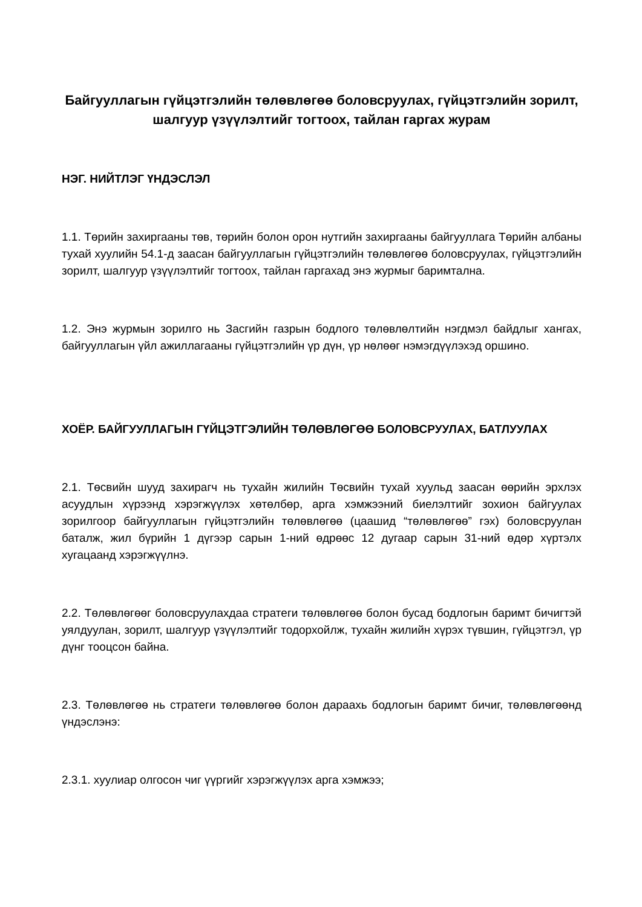Байгууллагын гүйцэтгэлийн төлөвлөгөө боловсруулах, гүйцэтгэлийн зорилт, шалгуур үзүүлэлтийг тогтоох, тайлан гаргах журам
НЭГ. НИЙТЛЭГ ҮНДЭСЛЭЛ
1.1. Төрийн захиргааны төв, төрийн болон орон нутгийн захиргааны байгууллага Төрийн албаны тухай хуулийн 54.1-д заасан байгууллагын гүйцэтгэлийн төлөвлөгөө боловсруулах, гүйцэтгэлийн зорилт, шалгуур үзүүлэлтийг тогтоох, тайлан гаргахад энэ журмыг баримтална.
1.2. Энэ журмын зорилго нь Засгийн газрын бодлого төлөвлөлтийн нэгдмэл байдлыг хангах, байгууллагын үйл ажиллагааны гүйцэтгэлийн үр дүн, үр нөлөөг нэмэгдүүлэхэд оршино.
ХОЁР. БАЙГУУЛЛАГЫН ГҮЙЦЭТГЭЛИЙН ТӨЛӨВЛӨГӨӨ БОЛОВСРУУЛАХ, БАТЛУУЛАХ
2.1. Төсвийн шууд захирагч нь тухайн жилийн Төсвийн тухай хуульд заасан өөрийн эрхлэх асуудлын хүрээнд хэрэгжүүлэх хөтөлбөр, арга хэмжээний биелэлтийг зохион байгуулах зорилгоор байгууллагын гүйцэтгэлийн төлөвлөгөө (цаашид “төлөвлөгөө” гэх) боловсруулан баталж, жил бүрийн 1 дүгээр сарын 1-ний өдрөөс 12 дугаар сарын 31-ний өдөр хүртэлх хугацаанд хэрэгжүүлнэ.
2.2. Төлөвлөгөөг боловсруулахдаа стратеги төлөвлөгөө болон бусад бодлогын баримт бичигтэй уялдуулан, зорилт, шалгуур үзүүлэлтийг тодорхойлж, тухайн жилийн хүрэх түвшин, гүйцэтгэл, үр дүнг тооцсон байна.
2.3. Төлөвлөгөө нь стратеги төлөвлөгөө болон дараахь бодлогын баримт бичиг, төлөвлөгөөнд үндэслэнэ:
2.3.1. хуулиар олгосон чиг үүргийг хэрэгжүүлэх арга хэмжээ;